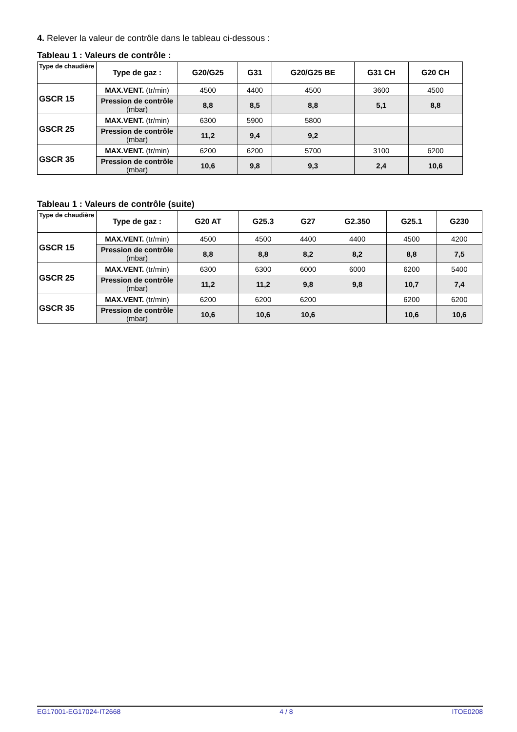4. Relever la valeur de contrôle dans le tableau ci-dessous :
Tableau 1 : Valeurs de contrôle :
| Type de chaudière | Type de gaz : | G20/G25 | G31 | G20/G25 BE | G31 CH | G20 CH |
| --- | --- | --- | --- | --- | --- | --- |
| GSCR 15 | MAX.VENT. (tr/min) | 4500 | 4400 | 4500 | 3600 | 4500 |
| | Pression de contrôle (mbar) | 8,8 | 8,5 | 8,8 | 5,1 | 8,8 |
| GSCR 25 | MAX.VENT. (tr/min) | 6300 | 5900 | 5800 | | |
| | Pression de contrôle (mbar) | 11,2 | 9,4 | 9,2 | | |
| GSCR 35 | MAX.VENT. (tr/min) | 6200 | 6200 | 5700 | 3100 | 6200 |
| | Pression de contrôle (mbar) | 10,6 | 9,8 | 9,3 | 2,4 | 10,6 |
Tableau 1 : Valeurs de contrôle (suite)
| Type de chaudière | Type de gaz : | G20 AT | G25.3 | G27 | G2.350 | G25.1 | G230 |
| --- | --- | --- | --- | --- | --- | --- | --- |
| GSCR 15 | MAX.VENT. (tr/min) | 4500 | 4500 | 4400 | 4400 | 4500 | 4200 |
| | Pression de contrôle (mbar) | 8,8 | 8,8 | 8,2 | 8,2 | 8,8 | 7,5 |
| GSCR 25 | MAX.VENT. (tr/min) | 6300 | 6300 | 6000 | 6000 | 6200 | 5400 |
| | Pression de contrôle (mbar) | 11,2 | 11,2 | 9,8 | 9,8 | 10,7 | 7,4 |
| GSCR 35 | MAX.VENT. (tr/min) | 6200 | 6200 | 6200 | | 6200 | 6200 |
| | Pression de contrôle (mbar) | 10,6 | 10,6 | 10,6 | | 10,6 | 10,6 |
EG17001-EG17024-IT2668 4 / 8 ITOE0208